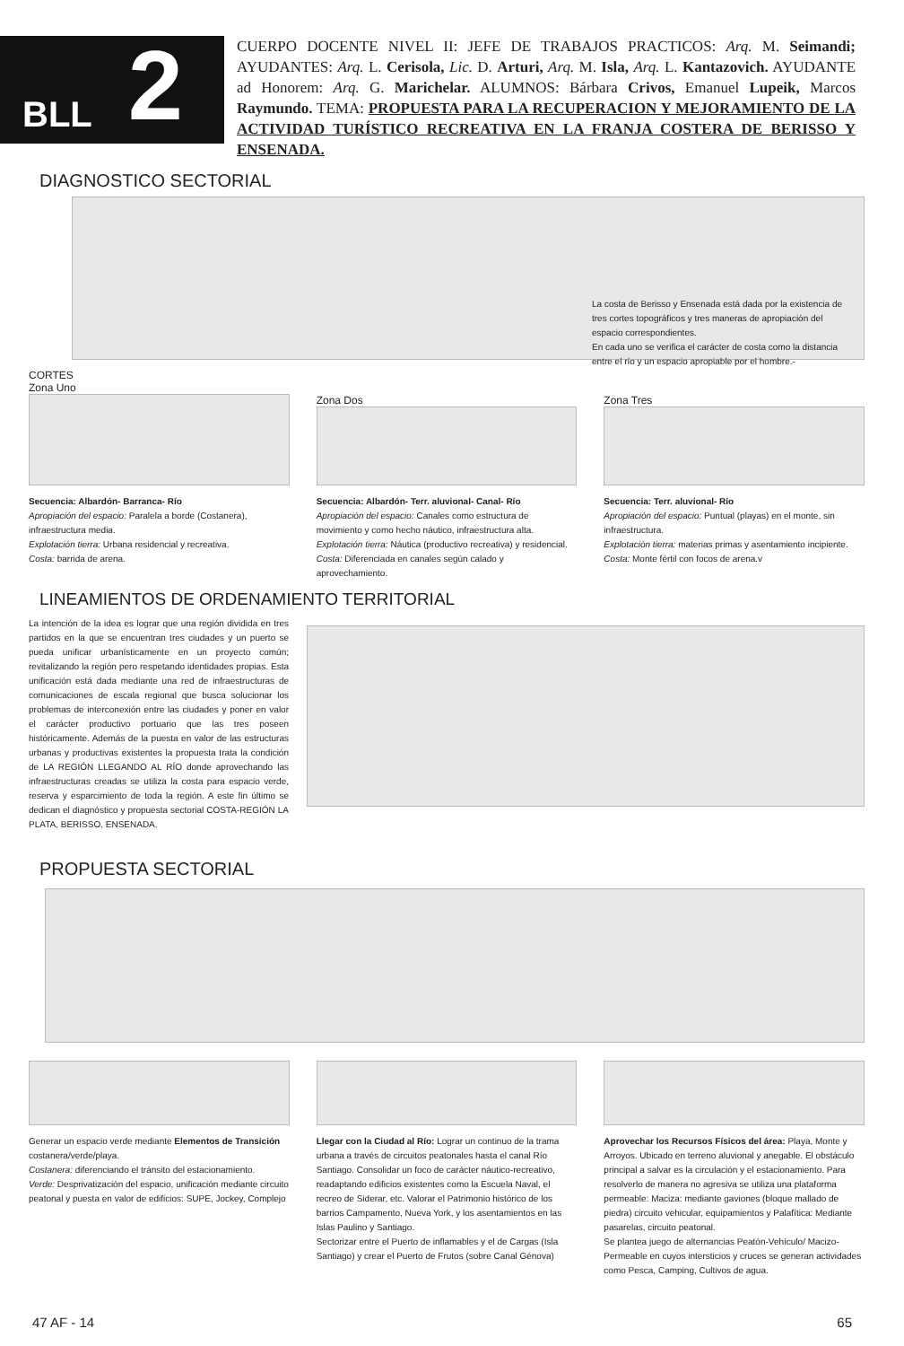BLL 2
CUERPO DOCENTE NIVEL II: JEFE DE TRABAJOS PRACTICOS: Arq. M. Seimandi; AYUDANTES: Arq. L. Cerisola, Lic. D. Arturi, Arq. M. Isla, Arq. L. Kantazovich. AYUDANTE ad Honorem: Arq. G. Marichelar. ALUMNOS: Bárbara Crivos, Emanuel Lupeik, Marcos Raymundo. TEMA: PROPUESTA PARA LA RECUPERACION Y MEJORAMIENTO DE LA ACTIVIDAD TURÍSTICO RECREATIVA EN LA FRANJA COSTERA DE BERISSO Y ENSENADA.
DIAGNOSTICO SECTORIAL
La costa de Berisso y Ensenada está dada por la existencia de tres cortes topográficos y tres maneras de apropiación del espacio correspondientes.
En cada uno se verifica el carácter de costa como la distancia entre el río y un espacio apropiable por el hombre.-
CORTES
Zona Uno
Secuencia: Albardón- Barranca- Río
Apropiación del espacio: Paralela a borde (Costanera), infraestructura media.
Explotación tierra: Urbana residencial y recreativa.
Costa: barrida de arena.
Zona Dos
Secuencia: Albardón- Terr. aluvional- Canal- Río
Apropiación del espacio: Canales como estructura de movimiento y como hecho náutico, infraestructura alta.
Explotación tierra: Náutica (productivo recreativa) y residencial.
Costa: Diferenciada en canales según calado y aprovechamiento.
Zona Tres
Secuencia: Terr. aluvional- Río
Apropiación del espacio: Puntual (playas) en el monte, sin infraestructura.
Explotación tierra: materias primas y asentamiento incipiente.
Costa: Monte fértil con focos de arena.v
LINEAMIENTOS DE ORDENAMIENTO TERRITORIAL
La intención de la idea es lograr que una región dividida en tres partidos en la que se encuentran tres ciudades y un puerto se pueda unificar urbanísticamente en un proyecto común; revitalizando la región pero respetando identidades propias. Esta unificación está dada mediante una red de infraestructuras de comunicaciones de escala regional que busca solucionar los problemas de interconexión entre las ciudades y poner en valor el carácter productivo portuario que las tres poseen históricamente. Además de la puesta en valor de las estructuras urbanas y productivas existentes la propuesta trata la condición de LA REGIÓN LLEGANDO AL RÍO donde aprovechando las infraestructuras creadas se utiliza la costa para espacio verde, reserva y esparcimiento de toda la región. A este fin último se dedican el diagnóstico y propuesta sectorial COSTA-REGIÓN LA PLATA, BERISSO, ENSENADA.
PROPUESTA SECTORIAL
Generar un espacio verde mediante Elementos de Transición costanera/verde/playa.
Costanera: diferenciando el tránsito del estacionamiento.
Verde: Desprivatización del espacio, unificación mediante circuito peatonal y puesta en valor de edificios: SUPE, Jockey, Complejo
Llegar con la Ciudad al Río: Lograr un continuo de la trama urbana a través de circuitos peatonales hasta el canal Río Santiago. Consolidar un foco de carácter náutico-recreativo, readaptando edificios existentes como la Escuela Naval, el recreo de Siderar, etc. Valorar el Patrimonio histórico de los barrios Campamento, Nueva York, y los asentamientos en las Islas Paulino y Santiago.
Sectorizar entre el Puerto de inflamables y el de Cargas (Isla Santiago) y crear el Puerto de Frutos (sobre Canal Génova)
Aprovechar los Recursos Físicos del área: Playa, Monte y Arroyos. Ubicado en terreno aluvional y anegable. El obstáculo principal a salvar es la circulación y el estacionamiento. Para resolverlo de manera no agresiva se utiliza una plataforma permeable: Maciza: mediante gaviones (bloque mallado de piedra) circuito vehicular, equipamientos y Palafítica: Mediante pasarelas, circuito peatonal.
Se plantea juego de alternancias Peatón-Vehículo/ Macizo-Permeable en cuyos intersticios y cruces se generan actividades como Pesca, Camping, Cultivos de agua.
47 AF - 14 65